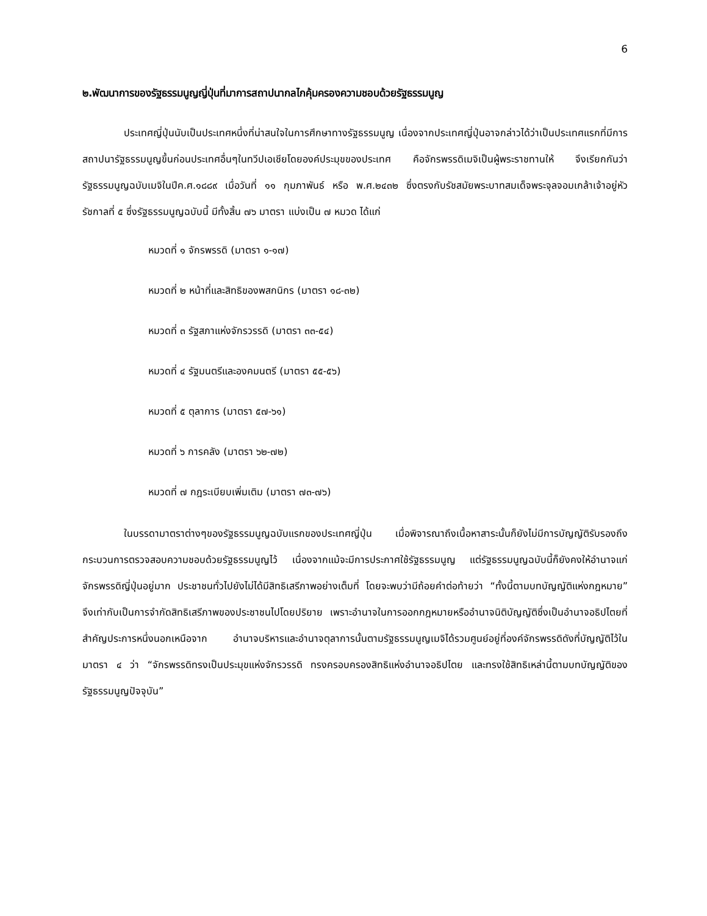6
๒.พัฒนาการของรัฐธรรมนูญญี่ปุ่นที่มาการสถาปนากลไกคุ้มครองความชอบด้วยรัฐธรรมนูญ
ประเทศญี่ปุ่นนับเป็นประเทศหนึ่งที่น่าสนใจในการศึกษาทางรัฐธรรมนูญ เนื่องจากประเทศญี่ปุ่นอาจกล่าวได้ว่าเป็นประเทศแรกที่มีการสถาปนารัฐธรรมนูญขึ้นก่อนประเทศอื่นๆในทวีปเอเชียโดยองค์ประมุขของประเทศ คือจักรพรรดิเมจิเป็นผู้พระราชทานให้ จึงเรียกกันว่า รัฐธรรมนูญฉบับเมจิในปีค.ศ.๑๘๘๙ เมื่อวันที่ ๑๑ กุมภาพันธ์ หรือ พ.ศ.๒๔๓๒ ซึ่งตรงกับรัชสมัยพระบาทสมเด็จพระจุลจอมเกล้าเจ้าอยู่หัว รัชกาลที่ ๕ ซึ่งรัฐธรรมนูญฉบับนี้ มีทั้งสิ้น ๗๖ มาตรา แบ่งเป็น ๗ หมวด ได้แก่
หมวดที่ ๑ จักรพรรดิ (มาตรา ๑-๑๗)
หมวดที่ ๒ หน้าที่และสิทธิของพสกนิกร (มาตรา ๑๘-๓๒)
หมวดที่ ๓ รัฐสภาแห่งจักรวรรดิ (มาตรา ๓๓-๕๔)
หมวดที่ ๔ รัฐมนตรีและองคมนตรี (มาตรา ๕๕-๕๖)
หมวดที่ ๕ ตุลาการ (มาตรา ๕๗-๖๑)
หมวดที่ ๖ การคลัง (มาตรา ๖๒-๗๒)
หมวดที่ ๗ กฎระเบียบเพิ่มเติม (มาตรา ๗๓-๗๖)
ในบรรดามาตราต่างๆของรัฐธรรมนูญฉบับแรกของประเทศญี่ปุ่น เมื่อพิจารณาถึงเนื้อหาสาระนั้นก็ยังไม่มีการบัญญัติรับรองถึงกระบวนการตรวจสอบความชอบด้วยรัฐธรรมนูญไว้ เนื่องจากแม้จะมีการประกาศใช้รัฐธรรมนูญ แต่รัฐธรรมนูญฉบับนี้ก็ยังคงให้อำนาจแก่จักรพรรดิญี่ปุ่นอยู่มาก ประชาชนทั่วไปยังไม่ได้มีสิทธิเสรีภาพอย่างเต็มที่ โดยจะพบว่ามีถ้อยคำต่อท้ายว่า “ทั้งนี้ตามบทบัญญัติแห่งกฎหมาย” จึงเท่ากับเป็นการจำกัดสิทธิเสรีภาพของประชาชนไปโดยปริยาย เพราะอำนาจในการออกกฎหมายหรืออำนาจนิติบัญญัติซึ่งเป็นอำนาจอธิปไตยที่สำคัญประการหนึ่งนอกเหนือจาก อำนาจบริหารและอำนาจตุลาการนั้นตามรัฐธรรมนูญเมจิได้รวมศูนย์อยู่ที่องค์จักรพรรดิดังที่บัญญัติไว้ในมาตรา ๔ ว่า “จักรพรรดิทรงเป็นประมุขแห่งจักรวรรดิ ทรงครอบครองสิทธิแห่งอำนาจอธิปไตย และทรงใช้สิทธิเหล่านี้ตามบทบัญญัติของรัฐธรรมนูญปัจจุบัน”